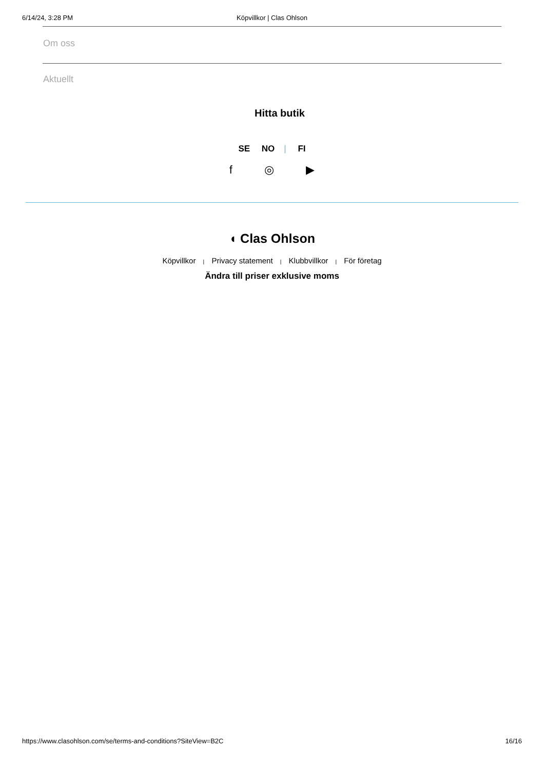6/14/24, 3:28 PM
Köpvillkor | Clas Ohlson
Om oss
Aktuellt
Hitta butik
SE NO | FI
f ◎ ▶
◖ Clas Ohlson
Köpvillkor | Privacy statement | Klubbvillkor | För företag
Ändra till priser exklusive moms
https://www.clasohlson.com/se/terms-and-conditions?SiteView=B2C 16/16